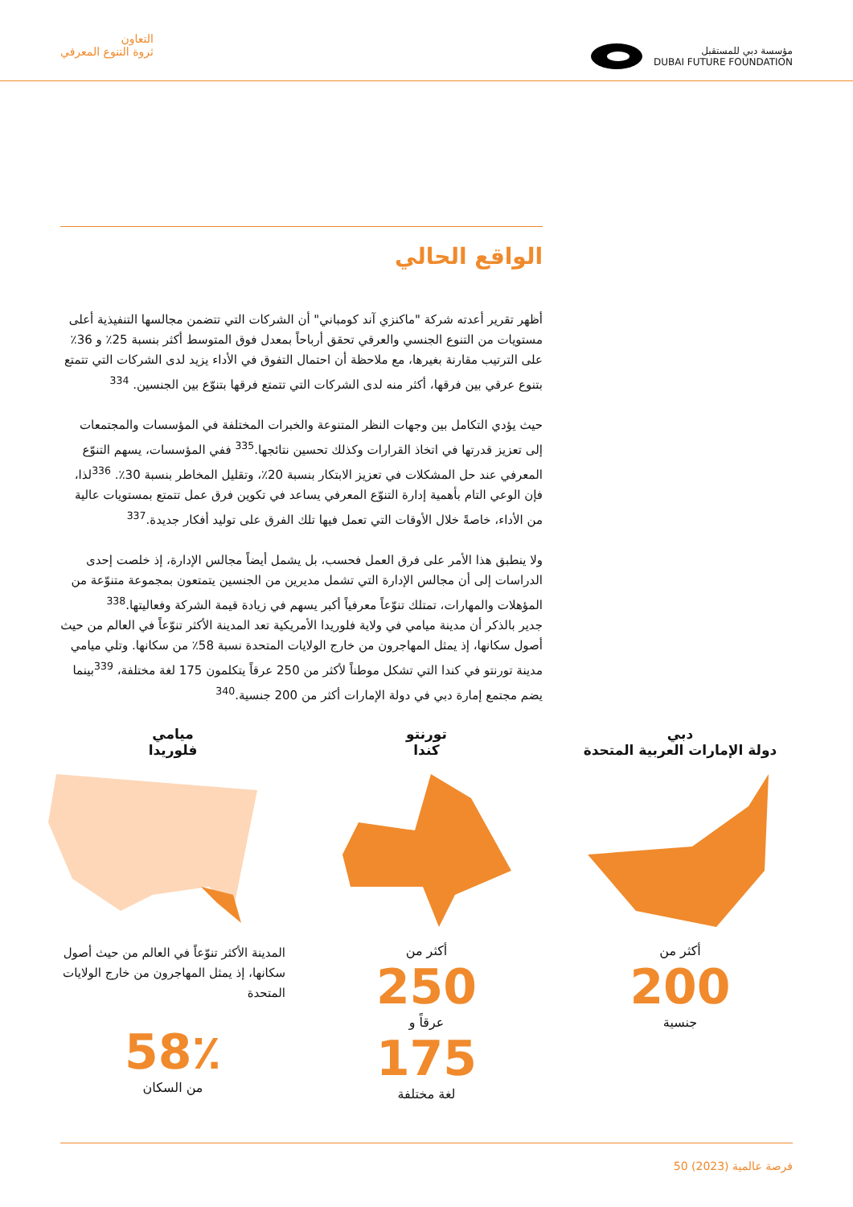التعاون
ثروة التنوع المعرفي
مؤسسة دبي للمستقبل
DUBAI FUTURE FOUNDATION
الواقع الحالي
أظهر تقرير أعدته شركة "ماكنزي آند كومباني" أن الشركات التي تتضمن مجالسها التنفيذية أعلى مستويات من التنوع الجنسي والعرقي تحقق أرباحاً بمعدل فوق المتوسط أكثر بنسبة 25٪ و 36٪ على الترتيب مقارنة بغيرها، مع ملاحظة أن احتمال التفوق في الأداء يزيد لدى الشركات التي تتمتع بتنوع عرقي بين فرقها، أكثر منه لدى الشركات التي تتمتع فرقها بتنوّع بين الجنسين. <sup>334</sup>
حيث يؤدي التكامل بين وجهات النظر المتنوعة والخبرات المختلفة في المؤسسات والمجتمعات إلى تعزيز قدرتها في اتخاذ القرارات وكذلك تحسين نتائجها.<sup>335</sup> ففي المؤسسات، يسهم التنوّع المعرفي عند حل المشكلات في تعزيز الابتكار بنسبة 20٪، وتقليل المخاطر بنسبة 30٪. <sup>336</sup>لذا، فإن الوعي التام بأهمية إدارة التنوّع المعرفي يساعد في تكوين فرق عمل تتمتع بمستويات عالية من الأداء، خاصةً خلال الأوقات التي تعمل فيها تلك الفرق على توليد أفكار جديدة.<sup>337</sup>
ولا ينطبق هذا الأمر على فرق العمل فحسب، بل يشمل أيضاً مجالس الإدارة، إذ خلصت إحدى الدراسات إلى أن مجالس الإدارة التي تشمل مديرين من الجنسين يتمتعون بمجموعة متنوّعة من المؤهلات والمهارات، تمتلك تنوّعاً معرفياً أكبر يسهم في زيادة قيمة الشركة وفعاليتها.<sup>338</sup>
جدير بالذكر أن مدينة ميامي في ولاية فلوريدا الأمريكية تعد المدينة الأكثر تنوّعاً في العالم من حيث أصول سكانها، إذ يمثل المهاجرون من خارج الولايات المتحدة نسبة 58٪ من سكانها. وتلي ميامي مدينة تورنتو في كندا التي تشكل موطناً لأكثر من 250 عرقاً يتكلمون 175 لغة مختلفة، <sup>339</sup>بينما يضم مجتمع إمارة دبي في دولة الإمارات أكثر من 200 جنسية.<sup>340</sup>
دبي
دولة الإمارات العربية المتحدة
أكثر من
200
جنسية
تورنتو
كندا
أكثر من
250
عرقاً و
175
لغة مختلفة
ميامي
فلوريدا
المدينة الأكثر تنوّعاً في العالم من حيث أصول سكانها، إذ يمثل المهاجرون من خارج الولايات المتحدة
58٪
من السكان
50 فرصة عالمية (2023)